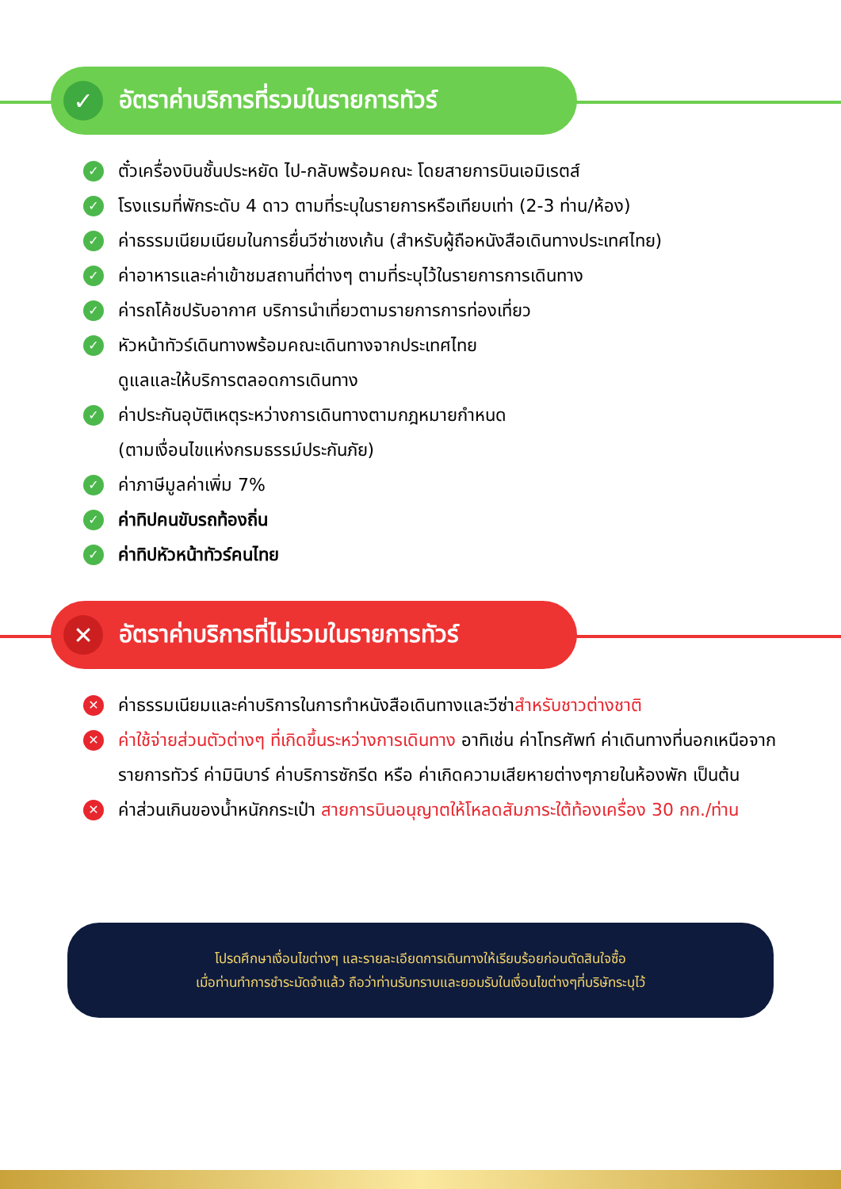✓
อัตราค่าบริการที่รวมในรายการทัวร์
✓ ตั๋วเครื่องบินชั้นประหยัด ไป-กลับพร้อมคณะ โดยสายการบินเอมิเรตส์
✓ โรงแรมที่พักระดับ 4 ดาว ตามที่ระบุในรายการหรือเทียบเท่า (2-3 ท่าน/ห้อง)
✓ ค่าธรรมเนียมเนียมในการยื่นวีซ่าเชงเก้น (สำหรับผู้ถือหนังสือเดินทางประเทศไทย)
✓ ค่าอาหารและค่าเข้าชมสถานที่ต่างๆ ตามที่ระบุไว้ในรายการการเดินทาง
✓ ค่ารถโค้ชปรับอากาศ บริการนำเที่ยวตามรายการการท่องเที่ยว
✓ หัวหน้าทัวร์เดินทางพร้อมคณะเดินทางจากประเทศไทย
ดูแลและให้บริการตลอดการเดินทาง
✓ ค่าประกันอุบัติเหตุระหว่างการเดินทางตามกฎหมายกำหนด
(ตามเงื่อนไขแห่งกรมธรรม์ประกันภัย)
✓ ค่าภาษีมูลค่าเพิ่ม 7%
✓ ค่าทิปคนขับรถท้องถิ่น
✓ ค่าทิปหัวหน้าทัวร์คนไทย
✕
อัตราค่าบริการที่ไม่รวมในรายการทัวร์
✕ ค่าธรรมเนียมและค่าบริการในการทำหนังสือเดินทางและวีซ่าสำหรับชาวต่างชาติ
✕ ค่าใช้จ่ายส่วนตัวต่างๆ ที่เกิดขึ้นระหว่างการเดินทาง อาทิเช่น ค่าโทรศัพท์ ค่าเดินทางที่นอกเหนือจากรายการทัวร์ ค่ามินิบาร์ ค่าบริการซักรีด หรือ ค่าเกิดความเสียหายต่างๆภายในห้องพัก เป็นต้น
✕ ค่าส่วนเกินของน้ำหนักกระเป๋า สายการบินอนุญาตให้โหลดสัมภาระใต้ท้องเครื่อง 30 กก./ท่าน
โปรดศึกษาเงื่อนไขต่างๆ และรายละเอียดการเดินทางให้เรียบร้อยก่อนตัดสินใจซื้อ
เมื่อท่านทำการชำระมัดจำแล้ว ถือว่าท่านรับทราบและยอมรับในเงื่อนไขต่างๆที่บริษัทระบุไว้